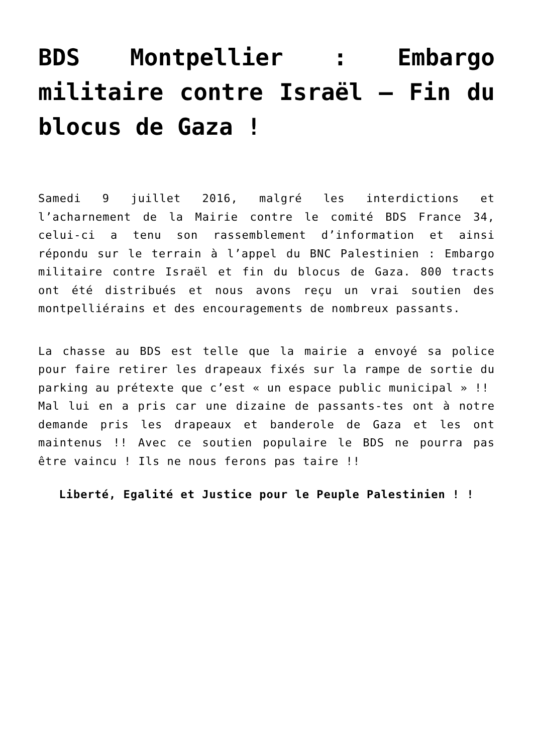BDS Montpellier : Embargo militaire contre Israël – Fin du blocus de Gaza !
Samedi 9 juillet 2016, malgré les interdictions et l’acharnement de la Mairie contre le comité BDS France 34, celui-ci a tenu son rassemblement d’information et ainsi répondu sur le terrain à l’appel du BNC Palestinien : Embargo militaire contre Israël et fin du blocus de Gaza. 800 tracts ont été distribués et nous avons reçu un vrai soutien des montpelliérains et des encouragements de nombreux passants.
La chasse au BDS est telle que la mairie a envoyé sa police pour faire retirer les drapeaux fixés sur la rampe de sortie du parking au prétexte que c’est « un espace public municipal » !!
Mal lui en a pris car une dizaine de passants-tes ont à notre demande pris les drapeaux et banderole de Gaza et les ont maintenus !! Avec ce soutien populaire le BDS ne pourra pas être vaincu ! Ils ne nous ferons pas taire !!
Liberté, Egalité et Justice pour le Peuple Palestinien ! !